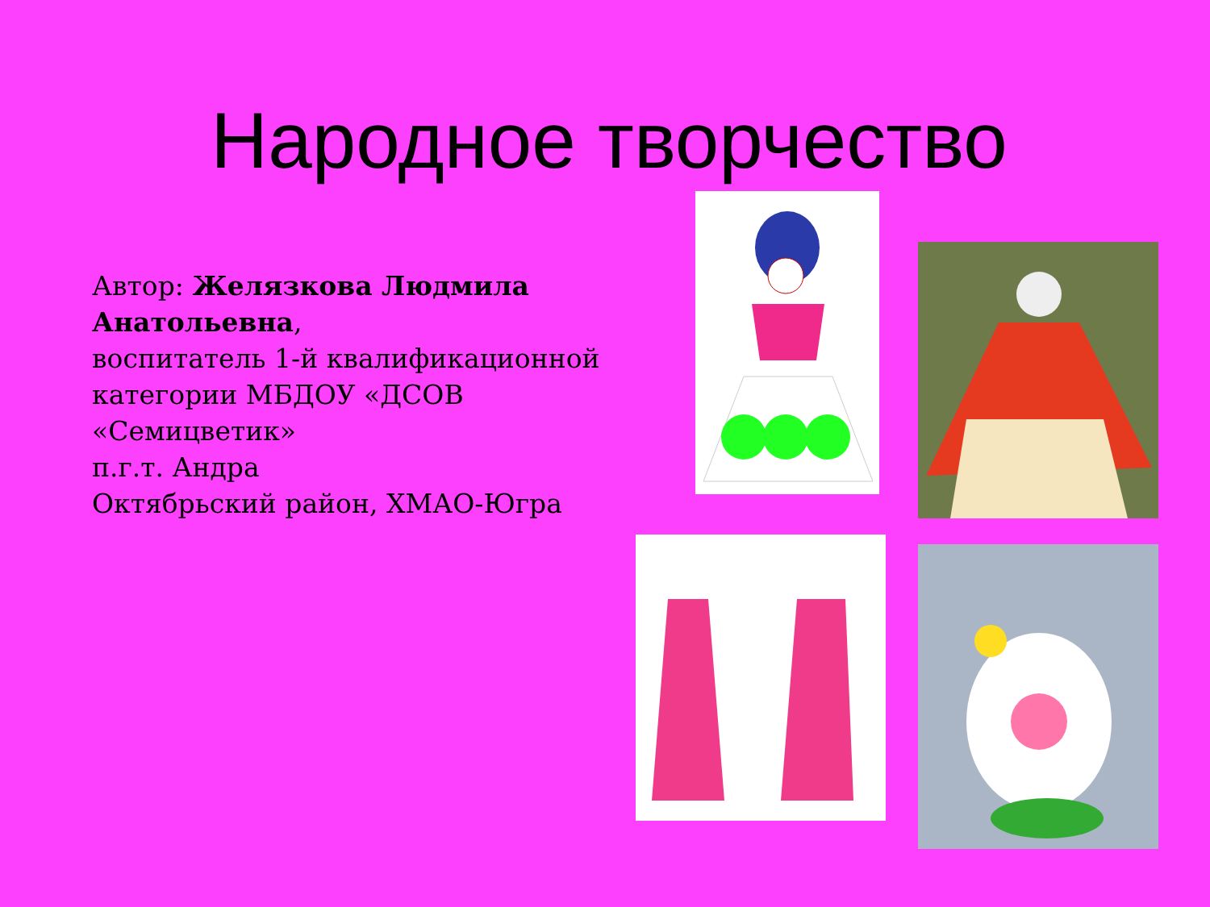Народное творчество
Автор: Желязкова Людмила Анатольевна,
воспитатель 1-й квалификационной категории МБДОУ «ДСОВ «Семицветик»
п.г.т. Андра
Октябрьский район, ХМАО-Югра